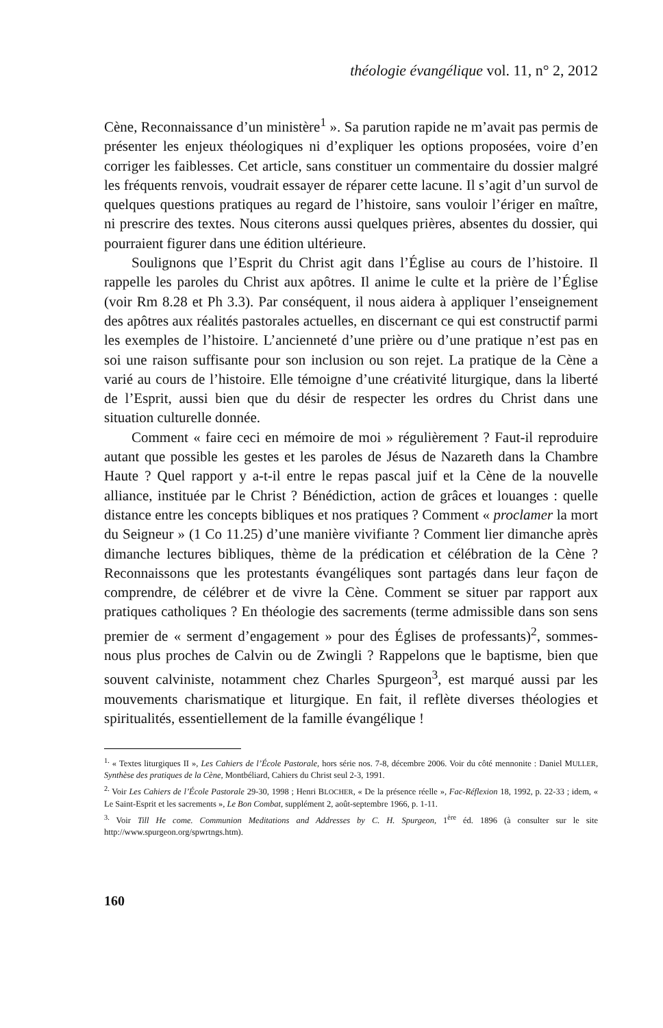théologie évangélique vol. 11, n° 2, 2012
Cène, Reconnaissance d’un ministère<sup>1</sup> ». Sa parution rapide ne m’avait pas permis de présenter les enjeux théologiques ni d’expliquer les options proposées, voire d’en corriger les faiblesses. Cet article, sans constituer un commentaire du dossier malgré les fréquents renvois, voudrait essayer de réparer cette lacune. Il s’agit d’un survol de quelques questions pratiques au regard de l’histoire, sans vouloir l’ériger en maître, ni prescrire des textes. Nous citerons aussi quelques prières, absentes du dossier, qui pourraient figurer dans une édition ultérieure.
Soulignons que l’Esprit du Christ agit dans l’Église au cours de l’histoire. Il rappelle les paroles du Christ aux apôtres. Il anime le culte et la prière de l’Église (voir Rm 8.28 et Ph 3.3). Par conséquent, il nous aidera à appliquer l’enseignement des apôtres aux réalités pastorales actuelles, en discernant ce qui est constructif parmi les exemples de l’histoire. L’ancienneté d’une prière ou d’une pratique n’est pas en soi une raison suffisante pour son inclusion ou son rejet. La pratique de la Cène a varié au cours de l’histoire. Elle témoigne d’une créativité liturgique, dans la liberté de l’Esprit, aussi bien que du désir de respecter les ordres du Christ dans une situation culturelle donnée.
Comment « faire ceci en mémoire de moi » régulièrement ? Faut-il reproduire autant que possible les gestes et les paroles de Jésus de Nazareth dans la Chambre Haute ? Quel rapport y a-t-il entre le repas pascal juif et la Cène de la nouvelle alliance, instituée par le Christ ? Bénédiction, action de grâces et louanges : quelle distance entre les concepts bibliques et nos pratiques ? Comment « proclamer la mort du Seigneur » (1 Co 11.25) d’une manière vivifiante ? Comment lier dimanche après dimanche lectures bibliques, thème de la prédication et célébration de la Cène ? Reconnaissons que les protestants évangéliques sont partagés dans leur façon de comprendre, de célébrer et de vivre la Cène. Comment se situer par rapport aux pratiques catholiques ? En théologie des sacrements (terme admissible dans son sens premier de « serment d’engagement » pour des Églises de professants)<sup>2</sup>, sommes-nous plus proches de Calvin ou de Zwingli ? Rappelons que le baptisme, bien que souvent calviniste, notamment chez Charles Spurgeon<sup>3</sup>, est marqué aussi par les mouvements charismatique et liturgique. En fait, il reflète diverses théologies et spiritualités, essentiellement de la famille évangélique !
<sup>1.</sup> « Textes liturgiques II », Les Cahiers de l’École Pastorale, hors série nos. 7-8, décembre 2006. Voir du côté mennonite : Daniel MULLER, Synthèse des pratiques de la Cène, Montbéliard, Cahiers du Christ seul 2-3, 1991.
<sup>2.</sup> Voir Les Cahiers de l’École Pastorale 29-30, 1998 ; Henri BLOCHER, « De la présence réelle », Fac-Réflexion 18, 1992, p. 22-33 ; idem, « Le Saint-Esprit et les sacrements », Le Bon Combat, supplément 2, août-septembre 1966, p. 1-11.
<sup>3.</sup> Voir Till He come. Communion Meditations and Addresses by C. H. Spurgeon, 1<sup>ère</sup> éd. 1896 (à consulter sur le site http://www.spurgeon.org/spwrtngs.htm).
160